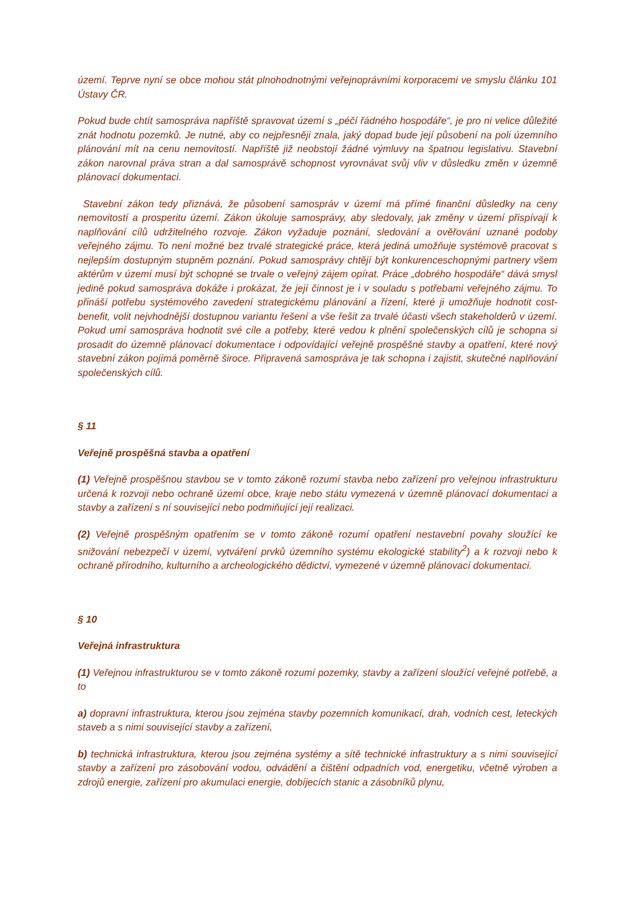území. Teprve nyní se obce mohou stát plnohodnotnými veřejnoprávními korporacemi ve smyslu článku 101 Ústavy ČR.
Pokud bude chtít samospráva napříště spravovat území s „péčí řádného hospodáře“, je pro ni velice důležité znát hodnotu pozemků. Je nutné, aby co nejpřesněji znala, jaký dopad bude její působení na poli územního plánování mít na cenu nemovitostí. Napříště již neobstojí žádné výmluvy na špatnou legislativu. Stavební zákon narovnal práva stran a dal samosprávě schopnost vyrovnávat svůj vliv v důsledku změn v územně plánovací dokumentaci.
Stavební zákon tedy přiznává, že působení samospráv v území má přímé finanční důsledky na ceny nemovitostí a prosperitu území. Zákon úkoluje samosprávy, aby sledovaly, jak změny v území přispívají k naplňování cílů udržitelného rozvoje. Zákon vyžaduje poznání, sledování a ověřování uznané podoby veřejného zájmu. To není možné bez trvalé strategické práce, která jediná umožňuje systémově pracovat s nejlepším dostupným stupněm poznání. Pokud samosprávy chtějí být konkurenceschopnými partnery všem aktérům v území musí být schopné se trvale o veřejný zájem opírat. Práce „dobrého hospodáře“ dává smysl jedině pokud samospráva dokáže i prokázat, že její činnost je i v souladu s potřebami veřejného zájmu. To přináší potřebu systémového zavedení strategickému plánování a řízení, které ji umožňuje hodnotit cost-benefit, volit nejvhodnější dostupnou variantu řešení a vše řešit za trvalé účasti všech stakeholderů v území. Pokud umí samospráva hodnotit své cíle a potřeby, které vedou k plnění společenských cílů je schopna si prosadit do územně plánovací dokumentace i odpovídající veřejně prospěšné stavby a opatření, které nový stavební zákon pojímá poměrně široce. Připravená samospráva je tak schopna i zajistit, skutečné naplňování společenských cílů.
§ 11
Veřejně prospěšná stavba a opatření
(1) Veřejně prospěšnou stavbou se v tomto zákoně rozumí stavba nebo zařízení pro veřejnou infrastrukturu určená k rozvoji nebo ochraně území obce, kraje nebo státu vymezená v územně plánovací dokumentaci a stavby a zařízení s ní související nebo podmiňující její realizaci.
(2) Veřejně prospěšným opatřením se v tomto zákoně rozumí opatření nestavební povahy sloužící ke snižování nebezpečí v území, vytváření prvků územního systému ekologické stability<sup>2</sup>) a k rozvoji nebo k ochraně přírodního, kulturního a archeologického dědictví, vymezené v územně plánovací dokumentaci.
§ 10
Veřejná infrastruktura
(1) Veřejnou infrastrukturou se v tomto zákoně rozumí pozemky, stavby a zařízení sloužící veřejné potřebě, a to
a) dopravní infrastruktura, kterou jsou zejména stavby pozemních komunikací, drah, vodních cest, leteckých staveb a s nimi související stavby a zařízení,
b) technická infrastruktura, kterou jsou zejména systémy a sítě technické infrastruktury a s nimi související stavby a zařízení pro zásobování vodou, odvádění a čištění odpadních vod, energetiku, včetně výroben a zdrojů energie, zařízení pro akumulaci energie, dobíjecích stanic a zásobníků plynu,